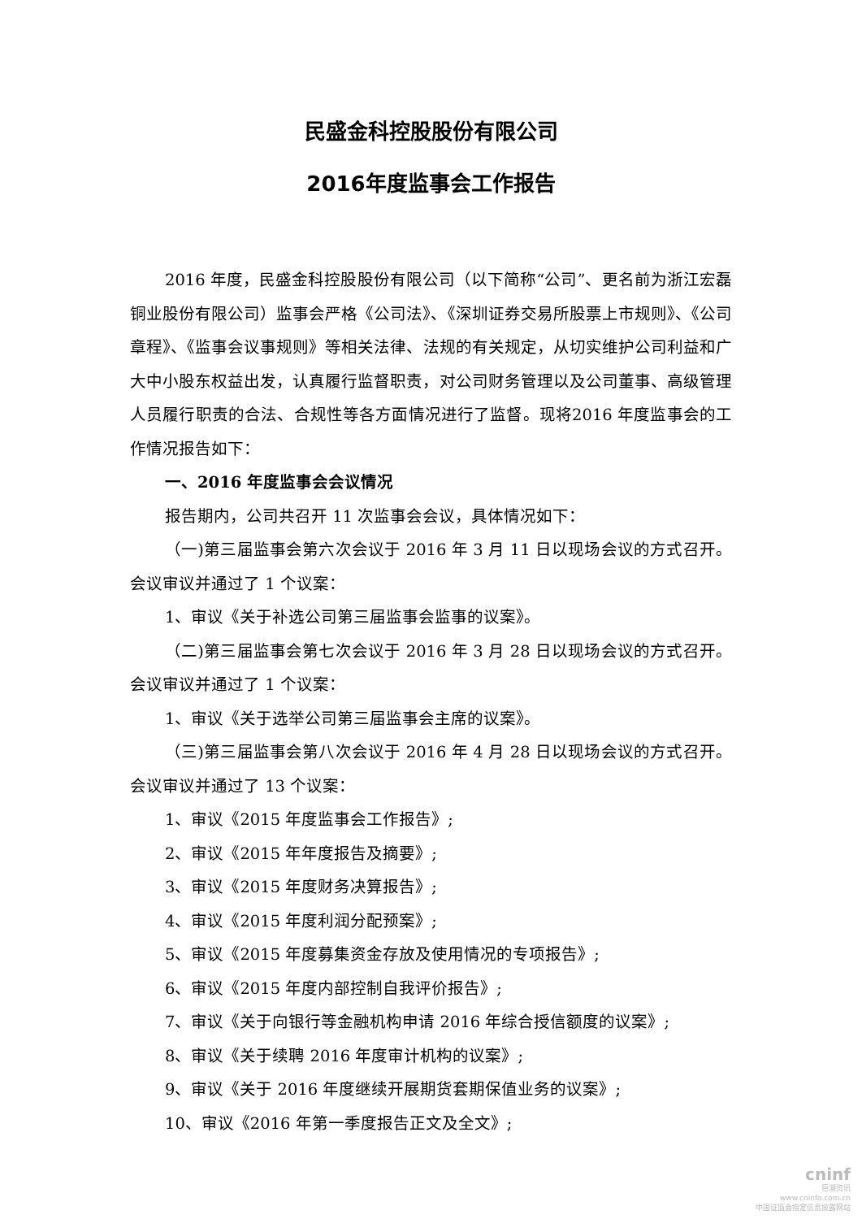民盛金科控股股份有限公司
2016年度监事会工作报告
2016 年度，民盛金科控股股份有限公司（以下简称“公司”、更名前为浙江宏磊铜业股份有限公司）监事会严格《公司法》、《深圳证券交易所股票上市规则》、《公司章程》、《监事会议事规则》等相关法律、法规的有关规定，从切实维护公司利益和广大中小股东权益出发，认真履行监督职责，对公司财务管理以及公司董事、高级管理人员履行职责的合法、合规性等各方面情况进行了监督。现将2016 年度监事会的工作情况报告如下：
一、2016 年度监事会会议情况
报告期内，公司共召开 11 次监事会会议，具体情况如下：
（一)第三届监事会第六次会议于 2016 年 3 月 11 日以现场会议的方式召开。会议审议并通过了 1 个议案：
1、审议《关于补选公司第三届监事会监事的议案》。
（二)第三届监事会第七次会议于 2016 年 3 月 28 日以现场会议的方式召开。会议审议并通过了 1 个议案：
1、审议《关于选举公司第三届监事会主席的议案》。
（三)第三届监事会第八次会议于 2016 年 4 月 28 日以现场会议的方式召开。会议审议并通过了 13 个议案：
1、审议《2015 年度监事会工作报告》;
2、审议《2015 年年度报告及摘要》;
3、审议《2015 年度财务决算报告》;
4、审议《2015 年度利润分配预案》;
5、审议《2015 年度募集资金存放及使用情况的专项报告》;
6、审议《2015 年度内部控制自我评价报告》;
7、审议《关于向银行等金融机构申请 2016 年综合授信额度的议案》;
8、审议《关于续聘 2016 年度审计机构的议案》;
9、审议《关于 2016 年度继续开展期货套期保值业务的议案》;
10、审议《2016 年第一季度报告正文及全文》;
cninf
巨潮资讯
www.cninfo.com.cn
中国证监会指定信息披露网站